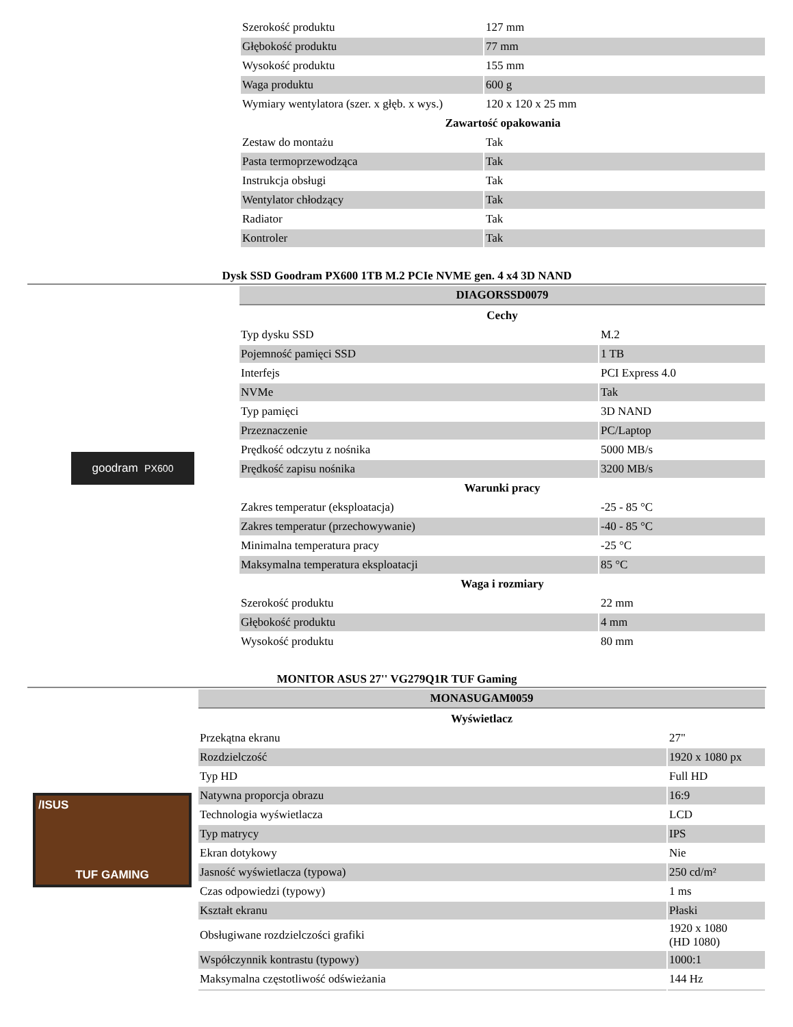| Szerokość produktu | 127 mm |
| Głębokość produktu | 77 mm |
| Wysokość produktu | 155 mm |
| Waga produktu | 600 g |
| Wymiary wentylatora (szer. x głęb. x wys.) | 120 x 120 x 25 mm |
| Zawartość opakowania | |
| Zestaw do montażu | Tak |
| Pasta termoprzewodząca | Tak |
| Instrukcja obsługi | Tak |
| Wentylator chłodzący | Tak |
| Radiator | Tak |
| Kontroler | Tak |
Dysk SSD Goodram PX600 1TB M.2 PCIe NVME gen. 4 x4 3D NAND
goodram PX600
| DIAGORSSD0079 | |
| Cechy | |
| Typ dysku SSD | M.2 |
| Pojemność pamięci SSD | 1 TB |
| Interfejs | PCI Express 4.0 |
| NVMe | Tak |
| Typ pamięci | 3D NAND |
| Przeznaczenie | PC/Laptop |
| Prędkość odczytu z nośnika | 5000 MB/s |
| Prędkość zapisu nośnika | 3200 MB/s |
| Warunki pracy | |
| Zakres temperatur (eksploatacja) | -25 - 85 °C |
| Zakres temperatur (przechowywanie) | -40 - 85 °C |
| Minimalna temperatura pracy | -25 °C |
| Maksymalna temperatura eksploatacji | 85 °C |
| Waga i rozmiary | |
| Szerokość produktu | 22 mm |
| Głębokość produktu | 4 mm |
| Wysokość produktu | 80 mm |
MONITOR ASUS 27'' VG279Q1R TUF Gaming
/ISUS
TUF GAMING
| MONASUGAM0059 | |
| Wyświetlacz | |
| Przekątna ekranu | 27" |
| Rozdzielczość | 1920 x 1080 px |
| Typ HD | Full HD |
| Natywna proporcja obrazu | 16:9 |
| Technologia wyświetlacza | LCD |
| Typ matrycy | IPS |
| Ekran dotykowy | Nie |
| Jasność wyświetlacza (typowa) | 250 cd/m² |
| Czas odpowiedzi (typowy) | 1 ms |
| Kształt ekranu | Płaski |
| Obsługiwane rozdzielczości grafiki | 1920 x 1080 (HD 1080) |
| Współczynnik kontrastu (typowy) | 1000:1 |
| Maksymalna częstotliwość odświeżania | 144 Hz |